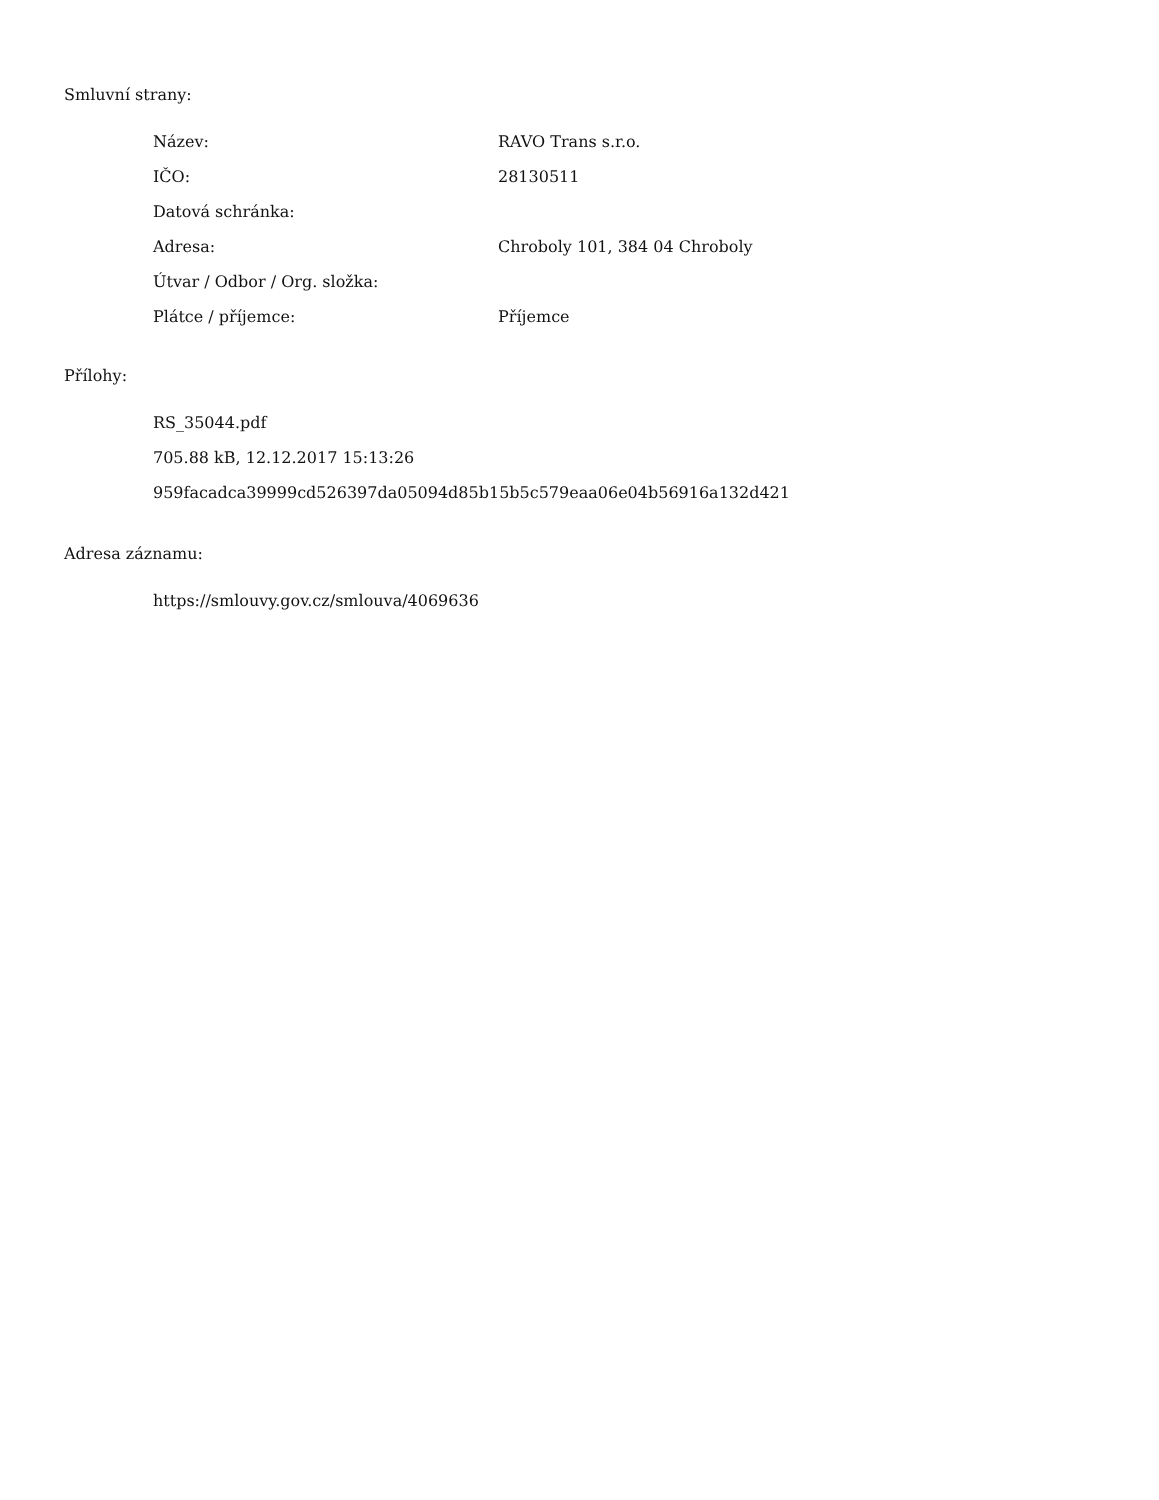Smluvní strany:
| Název: | RAVO Trans s.r.o. |
| IČO: | 28130511 |
| Datová schránka: | |
| Adresa: | Chroboly 101, 384 04 Chroboly |
| Útvar / Odbor / Org. složka: | |
| Plátce / příjemce: | Příjemce |
Přílohy:
RS_35044.pdf
705.88 kB, 12.12.2017 15:13:26
959facadca39999cd526397da05094d85b15b5c579eaa06e04b56916a132d421
Adresa záznamu:
https://smlouvy.gov.cz/smlouva/4069636